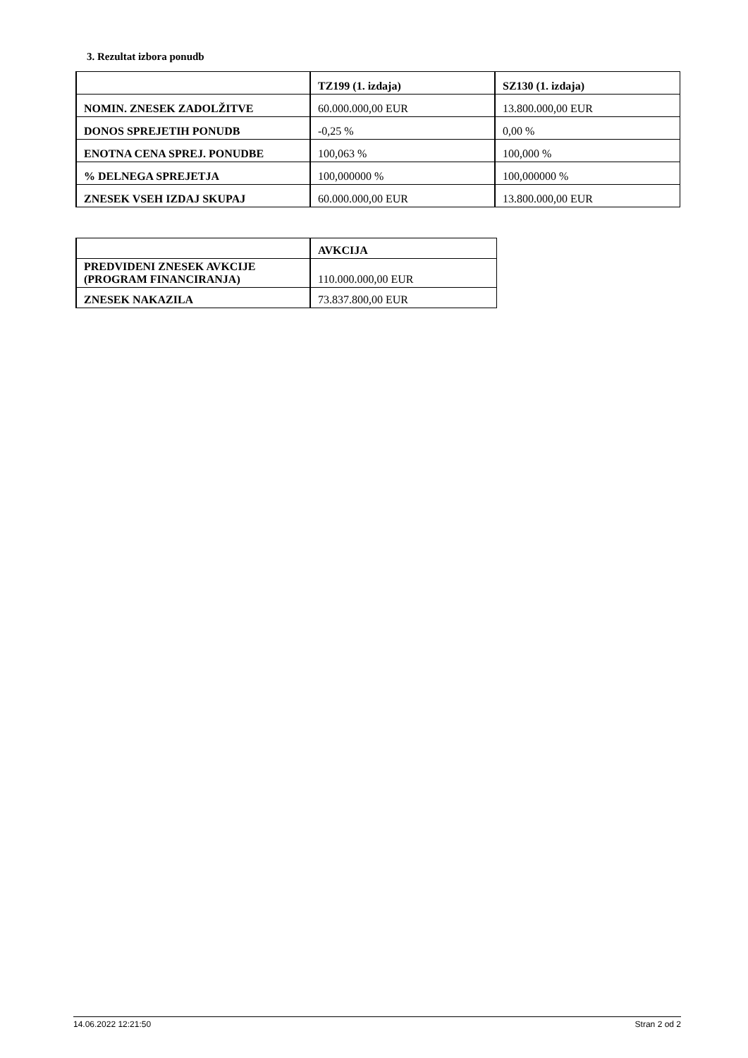3. Rezultat izbora ponudb
| | TZ199 (1. izdaja) | SZ130 (1. izdaja) |
| --- | --- | --- |
| NOMIN. ZNESEK ZADOLŽITVE | 60.000.000,00 EUR | 13.800.000,00 EUR |
| DONOS SPREJETIH PONUDB | -0,25 % | 0,00 % |
| ENOTNA CENA SPREJ. PONUDBE | 100,063 % | 100,000 % |
| % DELNEGA SPREJETJA | 100,000000 % | 100,000000 % |
| ZNESEK VSEH IZDAJ SKUPAJ | 60.000.000,00 EUR | 13.800.000,00 EUR |
| | AVKCIJA |
| --- | --- |
| PREDVIDENI ZNESEK AVKCIJE (PROGRAM FINANCIRANJA) | 110.000.000,00 EUR |
| ZNESEK NAKAZILA | 73.837.800,00 EUR |
14.06.2022 12:21:50 Stran 2 od 2